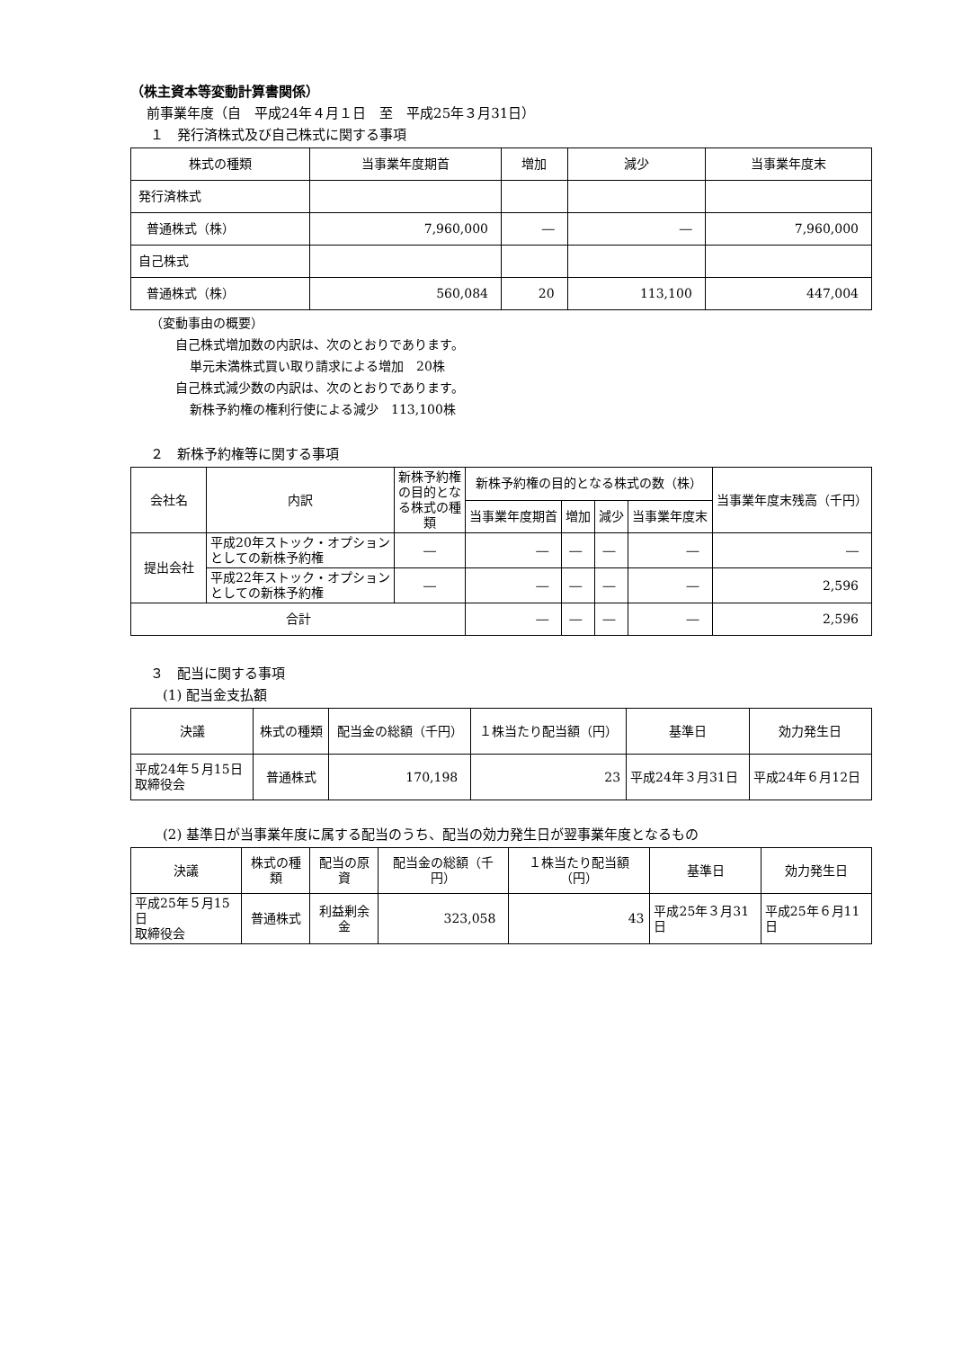（株主資本等変動計算書関係）
前事業年度（自　平成24年４月１日　至　平成25年３月31日）
１　発行済株式及び自己株式に関する事項
| 株式の種類 | 当事業年度期首 | 増加 | 減少 | 当事業年度末 |
| --- | --- | --- | --- | --- |
| 発行済株式 | | | | |
| 普通株式（株） | 7,960,000 | ― | ― | 7,960,000 |
| 自己株式 | | | | |
| 普通株式（株） | 560,084 | 20 | 113,100 | 447,004 |
（変動事由の概要）
自己株式増加数の内訳は、次のとおりであります。
単元未満株式買い取り請求による増加　20株
自己株式減少数の内訳は、次のとおりであります。
新株予約権の権利行使による減少　113,100株
２　新株予約権等に関する事項
| 会社名 | 内訳 | 新株予約権の目的となる株式の種類 | 新株予約権の目的となる株式の数（株） | | | | 当事業年度末残高（千円） |
| --- | --- | --- | --- | --- | --- | --- | --- |
| | | | 当事業年度期首 | 増加 | 減少 | 当事業年度末 | |
| 提出会社 | 平成20年ストック・オプションとしての新株予約権 | ― | ― | ― | ― | ― | ― |
| | 平成22年ストック・オプションとしての新株予約権 | ― | ― | ― | ― | ― | 2,596 |
| 合計 | | | ― | ― | ― | ― | 2,596 |
３　配当に関する事項
(1) 配当金支払額
| 決議 | 株式の種類 | 配当金の総額（千円） | １株当たり配当額（円） | 基準日 | 効力発生日 |
| --- | --- | --- | --- | --- | --- |
| 平成24年５月15日 取締役会 | 普通株式 | 170,198 | 23 | 平成24年３月31日 | 平成24年６月12日 |
(2) 基準日が当事業年度に属する配当のうち、配当の効力発生日が翌事業年度となるもの
| 決議 | 株式の種類 | 配当の原資 | 配当金の総額（千円） | １株当たり配当額（円） | 基準日 | 効力発生日 |
| --- | --- | --- | --- | --- | --- | --- |
| 平成25年５月15日 取締役会 | 普通株式 | 利益剰余金 | 323,058 | 43 | 平成25年３月31日 | 平成25年６月11日 |